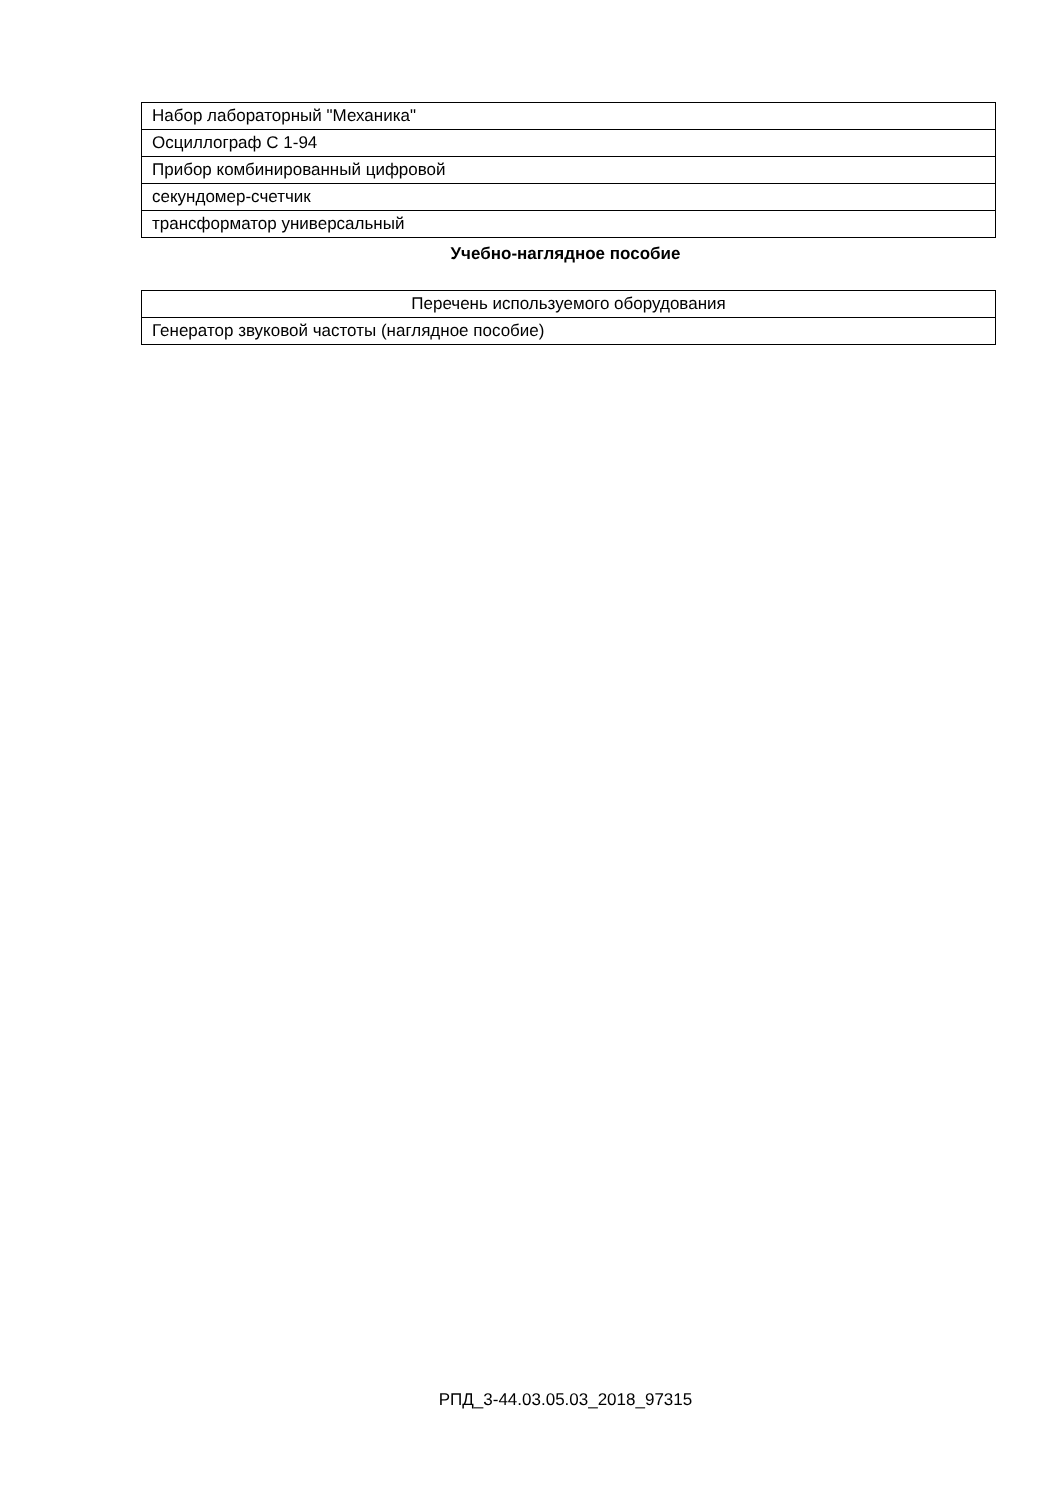| Набор лабораторный "Механика" |
| Осциллограф С 1-94 |
| Прибор комбинированный цифровой |
| секундомер-счетчик |
| трансформатор универсальный |
Учебно-наглядное пособие
| Перечень используемого оборудования |
| Генератор звуковой частоты (наглядное пособие) |
РПД_3-44.03.05.03_2018_97315